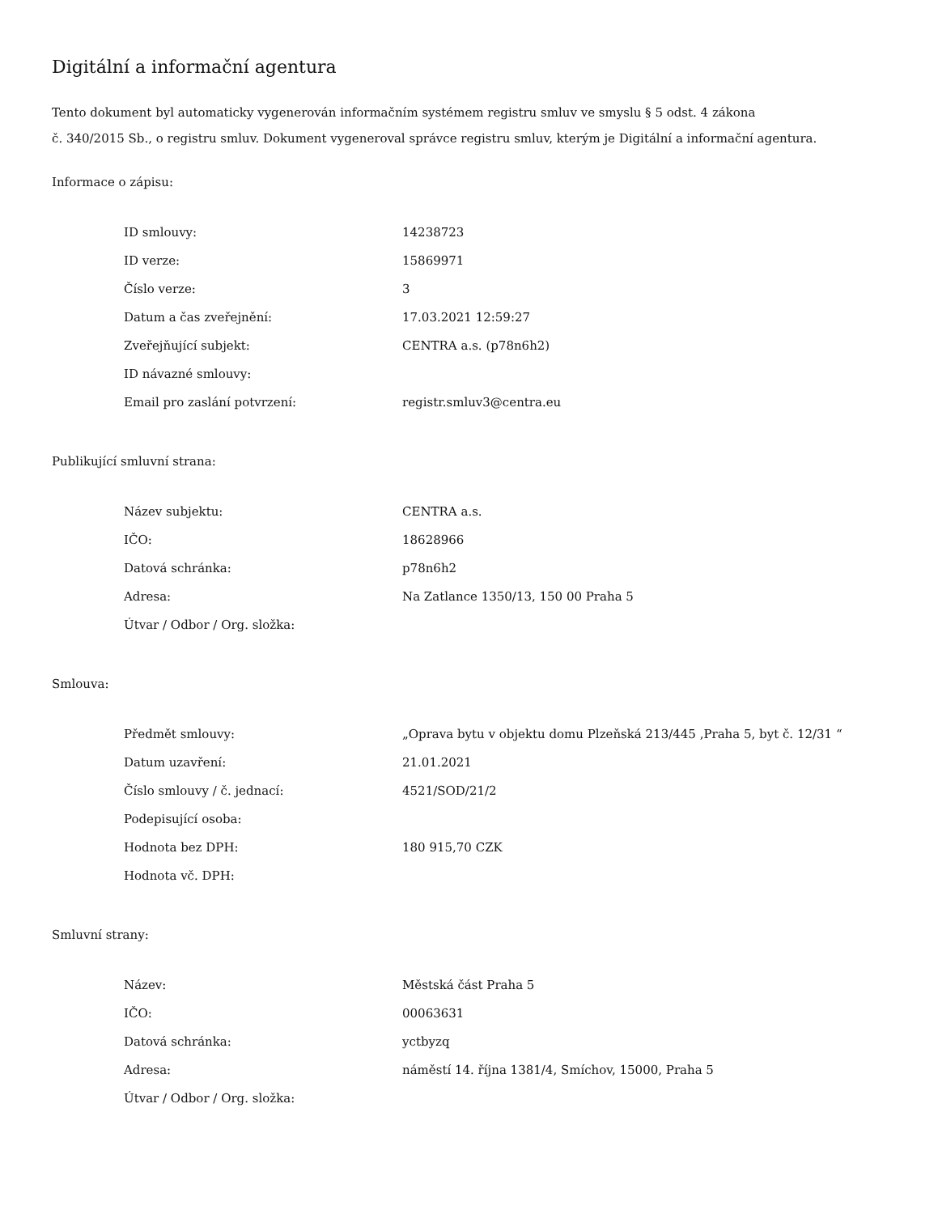Digitální a informační agentura
Tento dokument byl automaticky vygenerován informačním systémem registru smluv ve smyslu § 5 odst. 4 zákona
č. 340/2015 Sb., o registru smluv. Dokument vygeneroval správce registru smluv, kterým je Digitální a informační agentura.
Informace o zápisu:
| ID smlouvy: | 14238723 |
| ID verze: | 15869971 |
| Číslo verze: | 3 |
| Datum a čas zveřejnění: | 17.03.2021 12:59:27 |
| Zveřejňující subjekt: | CENTRA a.s. (p78n6h2) |
| ID návazné smlouvy: | |
| Email pro zaslání potvrzení: | registr.smluv3@centra.eu |
Publikující smluvní strana:
| Název subjektu: | CENTRA a.s. |
| IČO: | 18628966 |
| Datová schránka: | p78n6h2 |
| Adresa: | Na Zatlance 1350/13, 150 00 Praha 5 |
| Útvar / Odbor / Org. složka: | |
Smlouva:
| Předmět smlouvy: | „Oprava bytu v objektu domu Plzeňská 213/445 ,Praha 5, byt č. 12/31 “ |
| Datum uzavření: | 21.01.2021 |
| Číslo smlouvy / č. jednací: | 4521/SOD/21/2 |
| Podepisující osoba: | |
| Hodnota bez DPH: | 180 915,70 CZK |
| Hodnota vč. DPH: | |
Smluvní strany:
| Název: | Městská část Praha 5 |
| IČO: | 00063631 |
| Datová schránka: | yctbyzq |
| Adresa: | náměstí 14. října 1381/4, Smíchov, 15000, Praha 5 |
| Útvar / Odbor / Org. složka: | |